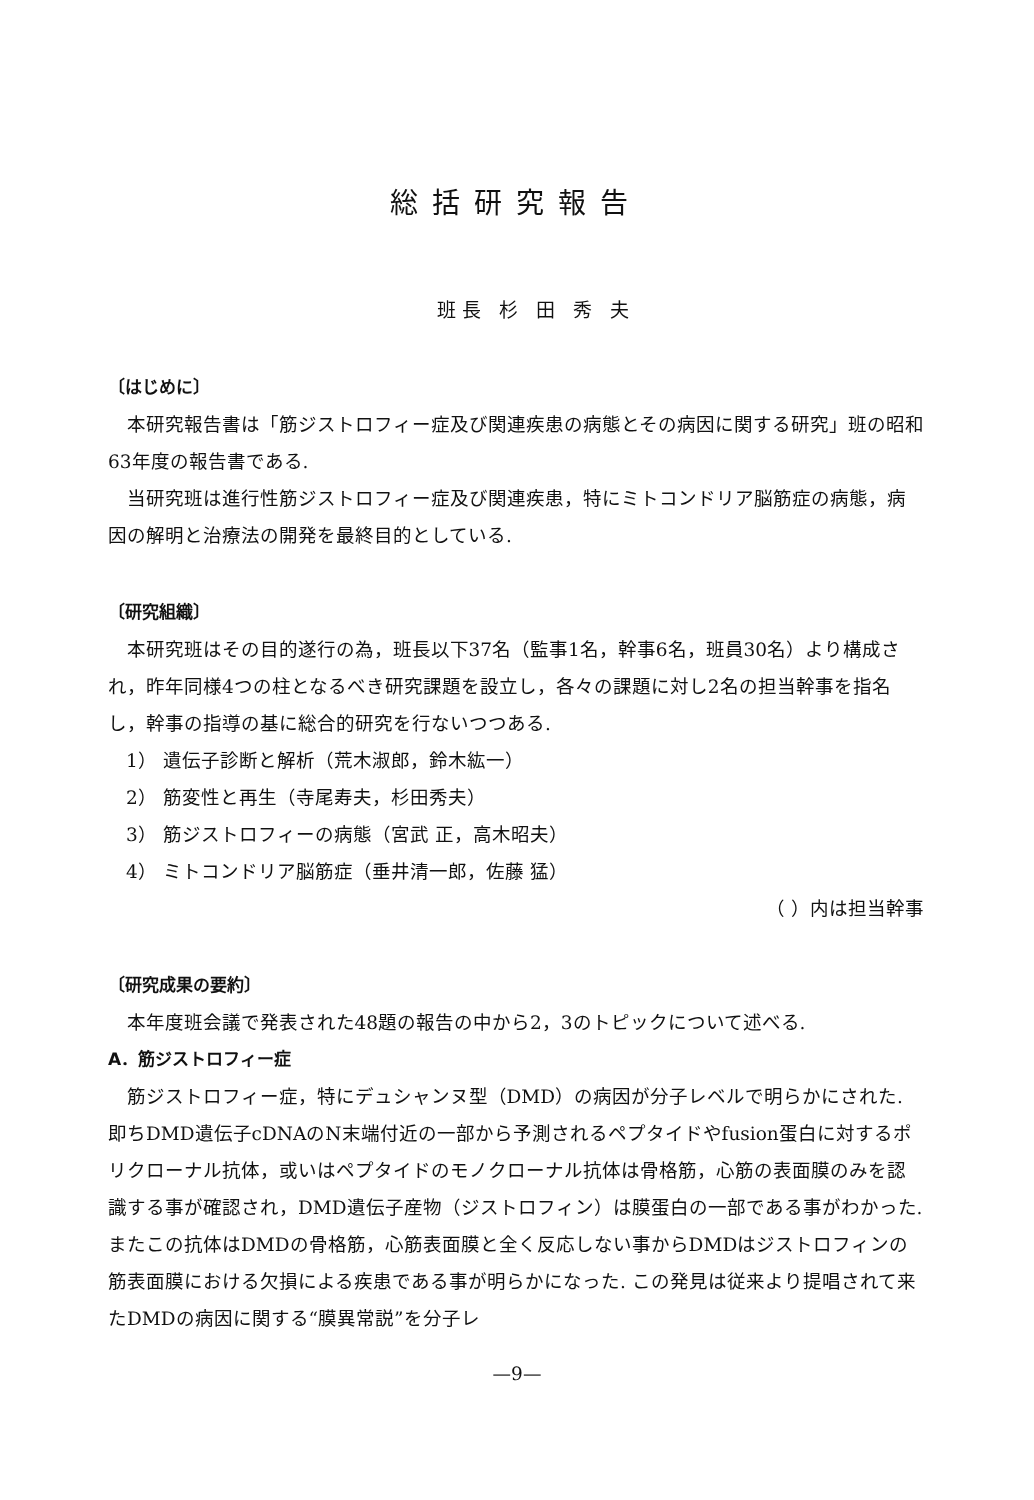総括研究報告
班長 杉 田 秀 夫
〔はじめに〕
本研究報告書は「筋ジストロフィー症及び関連疾患の病態とその病因に関する研究」班の昭和63年度の報告書である.
当研究班は進行性筋ジストロフィー症及び関連疾患，特にミトコンドリア脳筋症の病態，病因の解明と治療法の開発を最終目的としている.
〔研究組織〕
本研究班はその目的遂行の為，班長以下37名（監事1名，幹事6名，班員30名）より構成され，昨年同様4つの柱となるべき研究課題を設立し，各々の課題に対し2名の担当幹事を指名し，幹事の指導の基に総合的研究を行ないつつある.
1） 遺伝子診断と解析（荒木淑郎，鈴木紘一）
2） 筋変性と再生（寺尾寿夫，杉田秀夫）
3） 筋ジストロフィーの病態（宮武 正，高木昭夫）
4） ミトコンドリア脳筋症（垂井清一郎，佐藤 猛）
（ ）内は担当幹事
〔研究成果の要約〕
本年度班会議で発表された48題の報告の中から2，3のトピックについて述べる.
A．筋ジストロフィー症
筋ジストロフィー症，特にデュシャンヌ型（DMD）の病因が分子レベルで明らかにされた. 即ちDMD遺伝子cDNAのN末端付近の一部から予測されるペプタイドやfusion蛋白に対するポリクローナル抗体，或いはペプタイドのモノクローナル抗体は骨格筋，心筋の表面膜のみを認識する事が確認され，DMD遺伝子産物（ジストロフィン）は膜蛋白の一部である事がわかった. またこの抗体はDMDの骨格筋，心筋表面膜と全く反応しない事からDMDはジストロフィンの筋表面膜における欠損による疾患である事が明らかになった. この発見は従来より提唱されて来たDMDの病因に関する“膜異常説”を分子レ
—9—